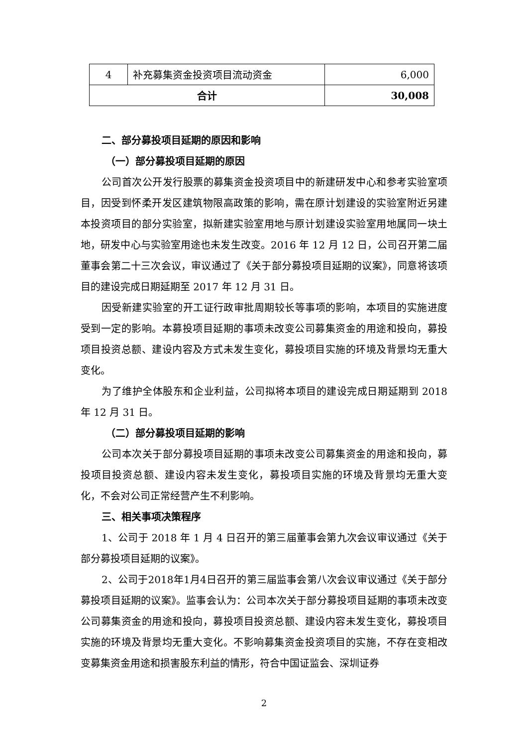| 4 | 补充募集资金投资项目流动资金 | 6,000 |
| 合计 | | 30,008 |
二、部分募投项目延期的原因和影响
（一）部分募投项目延期的原因
公司首次公开发行股票的募集资金投资项目中的新建研发中心和参考实验室项目，因受到怀柔开发区建筑物限高政策的影响，需在原计划建设的实验室附近另建本投资项目的部分实验室，拟新建实验室用地与原计划建设实验室用地属同一块土地，研发中心与实验室用途也未发生改变。2016 年 12 月 12 日，公司召开第二届董事会第二十三次会议，审议通过了《关于部分募投项目延期的议案》，同意将该项目的建设完成日期延期至 2017 年 12 月 31 日。
因受新建实验室的开工证行政审批周期较长等事项的影响，本项目的实施进度受到一定的影响。本募投项目延期的事项未改变公司募集资金的用途和投向，募投项目投资总额、建设内容及方式未发生变化，募投项目实施的环境及背景均无重大变化。
为了维护全体股东和企业利益，公司拟将本项目的建设完成日期延期到 2018 年 12 月 31 日。
（二）部分募投项目延期的影响
公司本次关于部分募投项目延期的事项未改变公司募集资金的用途和投向，募投项目投资总额、建设内容未发生变化，募投项目实施的环境及背景均无重大变化，不会对公司正常经营产生不利影响。
三、相关事项决策程序
1、公司于 2018 年 1 月 4 日召开的第三届董事会第九次会议审议通过《关于部分募投项目延期的议案》。
2、公司于2018年1月4日召开的第三届监事会第八次会议审议通过《关于部分募投项目延期的议案》。监事会认为：公司本次关于部分募投项目延期的事项未改变公司募集资金的用途和投向，募投项目投资总额、建设内容未发生变化，募投项目实施的环境及背景均无重大变化。不影响募集资金投资项目的实施，不存在变相改变募集资金用途和损害股东利益的情形，符合中国证监会、深圳证券
2